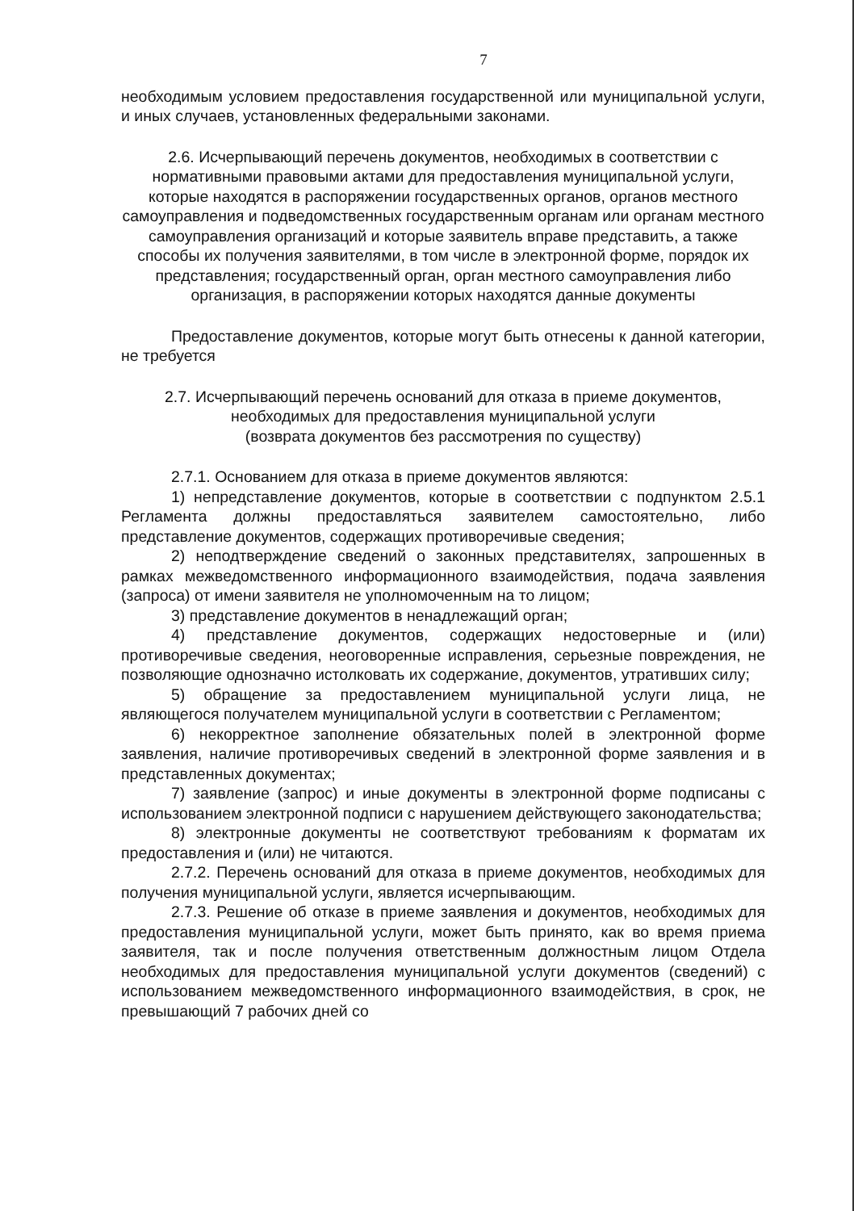7
необходимым условием предоставления государственной или муниципальной услуги, и иных случаев, установленных федеральными законами.
2.6. Исчерпывающий перечень документов, необходимых в соответствии с нормативными правовыми актами для предоставления муниципальной услуги, которые находятся в распоряжении государственных органов, органов местного самоуправления и подведомственных государственным органам или органам местного самоуправления организаций и которые заявитель вправе представить, а также способы их получения заявителями, в том числе в электронной форме, порядок их представления; государственный орган, орган местного самоуправления либо организация, в распоряжении которых находятся данные документы
Предоставление документов, которые могут быть отнесены к данной категории, не требуется
2.7. Исчерпывающий перечень оснований для отказа в приеме документов, необходимых для предоставления муниципальной услуги
(возврата документов без рассмотрения по существу)
2.7.1. Основанием для отказа в приеме документов являются:
1) непредставление документов, которые в соответствии с подпунктом 2.5.1 Регламента должны предоставляться заявителем самостоятельно, либо представление документов, содержащих противоречивые сведения;
2) неподтверждение сведений о законных представителях, запрошенных в рамках межведомственного информационного взаимодействия, подача заявления (запроса) от имени заявителя не уполномоченным на то лицом;
3) представление документов в ненадлежащий орган;
4) представление документов, содержащих недостоверные и (или) противоречивые сведения, неоговоренные исправления, серьезные повреждения, не позволяющие однозначно истолковать их содержание, документов, утративших силу;
5) обращение за предоставлением муниципальной услуги лица, не являющегося получателем муниципальной услуги в соответствии с Регламентом;
6) некорректное заполнение обязательных полей в электронной форме заявления, наличие противоречивых сведений в электронной форме заявления и в представленных документах;
7) заявление (запрос) и иные документы в электронной форме подписаны с использованием электронной подписи с нарушением действующего законодательства;
8) электронные документы не соответствуют требованиям к форматам их предоставления и (или) не читаются.
2.7.2. Перечень оснований для отказа в приеме документов, необходимых для получения муниципальной услуги, является исчерпывающим.
2.7.3. Решение об отказе в приеме заявления и документов, необходимых для предоставления муниципальной услуги, может быть принято, как во время приема заявителя, так и после получения ответственным должностным лицом Отдела необходимых для предоставления муниципальной услуги документов (сведений) с использованием межведомственного информационного взаимодействия, в срок, не превышающий 7 рабочих дней со